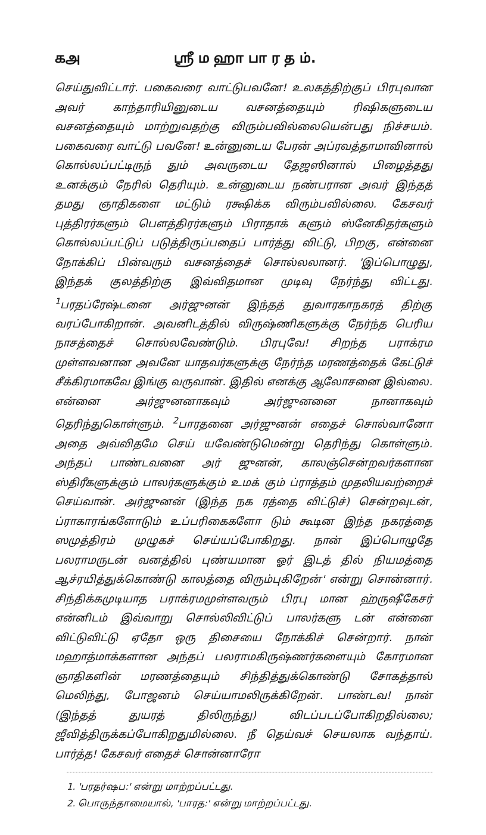கஅ ஸ்ரீ ம ஹா பா ர த ம்.
செய்துவிட்டார். பகைவரை வாட்டுபவனே! உலகத்திற்குப் பிரபுவான அவர் காந்தாரியினுடைய வசனத்தையும் ரிஷிகளுடைய வசனத்தையும் மாற்றுவதற்கு விரும்பவில்லையென்பது நிச்சயம். பகைவரை வாட்டு பவனே! உன்னுடைய பேரன் அப்ரவத்தாமாவினால் கொல்லப்பட்டிருந் தும் அவருடைய தேஜஸினால் பிழைத்தது உனக்கும் நேரில் தெரியும். உன்னுடைய நண்பரான அவர் இந்தத் தமது ஞாதிகளை மட்டும் ரக்ஷிக்க விரும்பவில்லை. கேசவர் புத்திரர்களும் பௌத்திரர்களும் பிராதாக் களும் ஸ்னேகிதர்களும் கொல்லப்பட்டுப் படுத்திருப்பதைப் பார்த்து விட்டு, பிறகு, என்னை நோக்கிப் பின்வரும் வசனத்தைச் சொல்லலானர். 'இப்பொழுது, இந்தக் குலத்திற்கு இவ்விதமான முடிவு நேர்ந்து விட்டது. <sup>1</sup>பரதப்ரேஷ்டனை அர்ஜுனன் இந்தத் துவாரகாநகரத் திற்கு வரப்போகிறான். அவனிடத்தில் விருஷ்ணிகளுக்கு நேர்ந்த பெரிய நாசத்தைச் சொல்லவேண்டும். பிரபுவே! சிறந்த பராக்ரம முள்ளவனான அவனே யாதவர்களுக்கு நேர்ந்த மரணத்தைக் கேட்டுச் சீக்கிரமாகவே இங்கு வருவான். இதில் எனக்கு ஆலோசனை இல்லை. என்னை அர்ஜுனனாகவும் அர்ஜுனனை நானாகவும் தெரிந்துகொள்ளும். <sup>2</sup>பாரதனை அர்ஜுனன் எதைச் சொல்வானோ அதை அவ்விதமே செய் யவேண்டுமென்று தெரிந்து கொள்ளும். அந்தப் பாண்டவனை அர் ஜுனன், காலஞ்சென்றவர்களான ஸ்திரீகளுக்கும் பாலர்களுக்கும் உமக் கும் ப்ராத்தம் முதலியவற்றைச் செய்வான். அர்ஜுனன் (இந்த நக ரத்தை விட்டுச்) சென்றவுடன், ப்ராகாரங்களோடும் உப்பரிகைகளோ டும் கூடின இந்த நகரத்தை ஸமுத்திரம் முழுகச் செய்யப்போகிறது. நான் இப்பொழுதே பலராமருடன் வனத்தில் புண்யமான ஓர் இடத் தில் நியமத்தை ஆச்ரயித்துக்கொண்டு காலத்தை விரும்புகிறேன்' என்று சொன்னார். சிந்திக்கமுடியாத பராக்ரமமுள்ளவரும் பிரபு மான ஹ்ருஷீகேசர் என்னிடம் இவ்வாறு சொல்லிவிட்டுப் பாலர்களு டன் என்னை விட்டுவிட்டு ஏதோ ஒரு திசையை நோக்கிச் சென்றார். நான் மஹாத்மாக்களான அந்தப் பலராமகிருஷ்ணர்களையும் கோரமான ஞாதிகளின் மரணத்தையும் சிந்தித்துக்கொண்டு சோகத்தால் மெலிந்து, போஜனம் செய்யாமலிருக்கிறேன். பாண்டவ! நான் (இந்தத் துயரத் திலிருந்து) விடப்படப்போகிறதில்லை; ஜீவித்திருக்கப்போகிறதுமில்லை. நீ தெய்வச் செயலாக வந்தாய். பார்த்த! கேசவர் எதைச் சொன்னாரோ
1. 'பரதர்ஷப:' என்று மாற்றப்பட்டது.
2. பொருந்தாமையால், 'பாரத:' என்று மாற்றப்பட்டது.